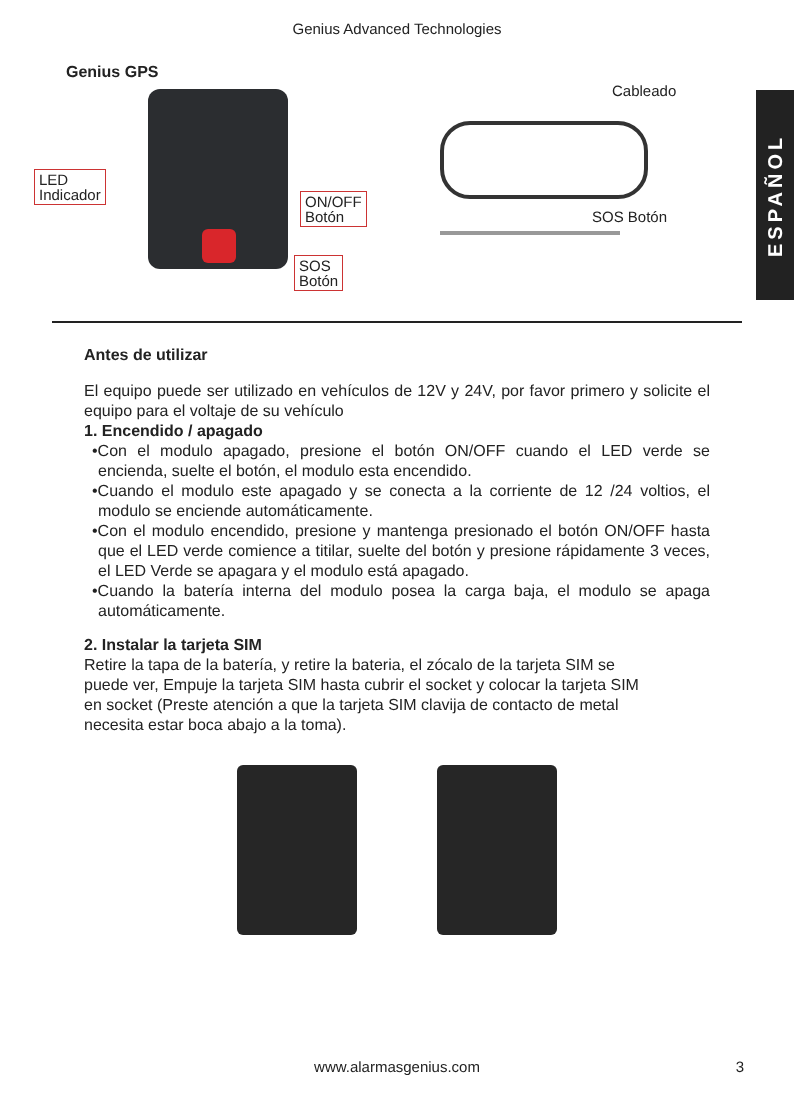Genius Advanced Technologies
Genius GPS
ESPAÑOL
LED
Indicador
ON/OFF
Botón
SOS
Botón
Cableado
SOS Botón
Antes de utilizar
El equipo puede ser utilizado en vehículos de 12V y 24V, por favor primero y solicite el equipo para el voltaje de su vehículo
1. Encendido / apagado
•Con el modulo apagado, presione el botón ON/OFF cuando el LED verde se encienda, suelte el botón, el modulo esta encendido.
•Cuando el modulo este apagado y se conecta a la corriente de 12 /24 voltios, el modulo se enciende automáticamente.
•Con el modulo encendido, presione y mantenga presionado el botón ON/OFF hasta que el LED verde comience a titilar, suelte del botón y presione rápidamente 3 veces, el LED Verde se apagara y el modulo está apagado.
•Cuando la batería interna del modulo posea la carga baja, el modulo se apaga automáticamente.
2. Instalar la tarjeta SIM
Retire la tapa de la batería, y retire la bateria, el zócalo de la tarjeta SIM se puede ver, Empuje la tarjeta SIM hasta cubrir el socket y colocar la tarjeta SIM en socket (Preste atención a que la tarjeta SIM clavija de contacto de metal necesita estar boca abajo a la toma).
www.alarmasgenius.com 3